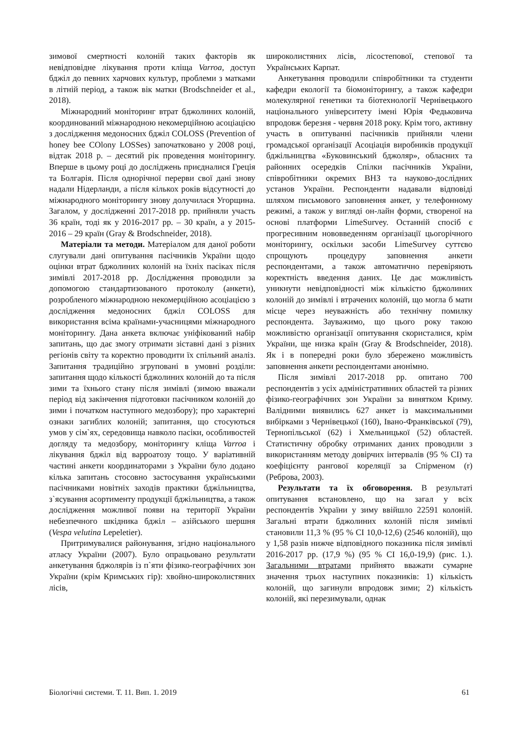зимової смертності колоній таких факторів як невідповідне лікування проти кліща Varroa, доступ бджіл до певних харчових культур, проблеми з матками в літній період, а також вік матки (Brodschneider et al., 2018).
Міжнародний моніторинг втрат бджолиних колоній, координований міжнародною некомерційною асоціацією з дослідження медоносних бджіл COLOSS (Prevention of honey bee COlony LOSSes) започатковано у 2008 році, відтак 2018 р. – десятий рік проведення моніторингу. Вперше в цьому році до досліджень приєдналися Греція та Болгарія. Після однорічної перерви свої дані знову надали Нідерланди, а після кількох років відсутності до міжнародного моніторингу знову долучилася Угорщина. Загалом, у дослідженні 2017-2018 рр. прийняли участь 36 країн, тоді як у 2016-2017 рр. – 30 країн, а у 2015-2016 – 29 країн (Gray & Brodschneider, 2018).
Матеріали та методи. Матеріалом для даної роботи слугували дані опитування пасічників України щодо оцінки втрат бджолиних колоній на їхніх пасіках після зимівлі 2017-2018 рр. Дослідження проводили за допомогою стандартизованого протоколу (анкети), розробленого міжнародною некомерційною асоціацією з дослідження медоносних бджіл COLOSS для використання всіма країнами-учасницями міжнародного моніторингу. Дана анкета включає уніфікований набір запитань, що дає змогу отримати зіставні дані з різних регіонів світу та коректно проводити їх спільний аналіз. Запитання традиційно згруповані в умовні розділи: запитання щодо кількості бджолиних колоній до та після зими та їхнього стану після зимівлі (зимою вважали період від закінчення підготовки пасічником колоній до зими і початком наступного медозбору); про характерні ознаки загиблих колоній; запитання, що стосуються умов у сім`ях, середовища навколо пасіки, особливостей догляду та медозбору, моніторингу кліща Varroa і лікування бджіл від варроатозу тощо. У варіативній частині анкети координаторами з України було додано кілька запитань стосовно застосування українськими пасічниками новітніх заходів практики бджільництва, з`ясування асортименту продукції бджільництва, а також дослідження можливої появи на території України небезпечного шкідника бджіл – азійського шершня (Vespa velutina Lepeletier).
Притримувалися районування, згідно національного атласу України (2007). Було опрацьовано результати анкетування бджолярів із п`яти фізико-географічних зон України (крім Кримських гір): хвойно-широколистяних лісів,
широколистяних лісів, лісостепової, степової та Українських Карпат.
Анкетування проводили співробітники та студенти кафедри екології та біомоніторингу, а також кафедри молекулярної генетики та біотехнології Чернівецького національного університету імені Юрія Федьковича впродовж березня - червня 2018 року. Крім того, активну участь в опитуванні пасічників прийняли члени громадської організації Асоціація виробників продукції бджільництва «Буковинський бджоляр», обласних та районних осередків Спілки пасічників України, співробітники окремих ВНЗ та науково-дослідних установ України. Респонденти надавали відповіді шляхом письмового заповнення анкет, у телефонному режимі, а також у вигляді он-лайн форми, створеної на основі платформи LimeSurvey. Останній спосіб є прогресивним нововведенням організації цьогорічного моніторингу, оскільки засоби LimeSurvey суттєво спрощують процедуру заповнення анкети респондентами, а також автоматично перевіряють коректність введення даних. Це дає можливість уникнути невідповідності між кількістю бджолиних колоній до зимівлі і втрачених колоній, що могла б мати місце через неуважність або технічну помилку респондента. Зауважимо, що цього року такою можливістю організації опитування скористалися, крім України, ще низка країн (Gray & Brodschneider, 2018). Як і в попередні роки було збережено можливість заповнення анкети респондентами анонімно.
Після зимівлі 2017-2018 рр. опитано 700 респондентів з усіх адміністративних областей та різних фізико-географічних зон України за винятком Криму. Валідними виявились 627 анкет із максимальними вибірками з Чернівецької (160), Івано-Франківської (79), Тернопільської (62) і Хмельницької (52) областей. Статистичну обробку отриманих даних проводили з використанням методу довірчих інтервалів (95 % CI) та коефіцієнту рангової кореляції за Спірменом (r) (Реброва, 2003).
Результати та їх обговорення. В результаті опитування встановлено, що на загал у всіх респондентів України у зиму ввійшло 22591 колоній. Загальні втрати бджолиних колоній після зимівлі становили 11,3 % (95 % CI 10,0-12,6) (2546 колоній), що у 1,58 разів нижче відповідного показника після зимівлі 2016-2017 рр. (17,9 %) (95 % CI 16,0-19,9) (рис. 1.). Загальними втратами прийнято вважати сумарне значення трьох наступних показників: 1) кількість колоній, що загинули впродовж зими; 2) кількість колоній, які перезимували, однак
Біологічні системи. Т. 11. Вип. 1. 2019 61